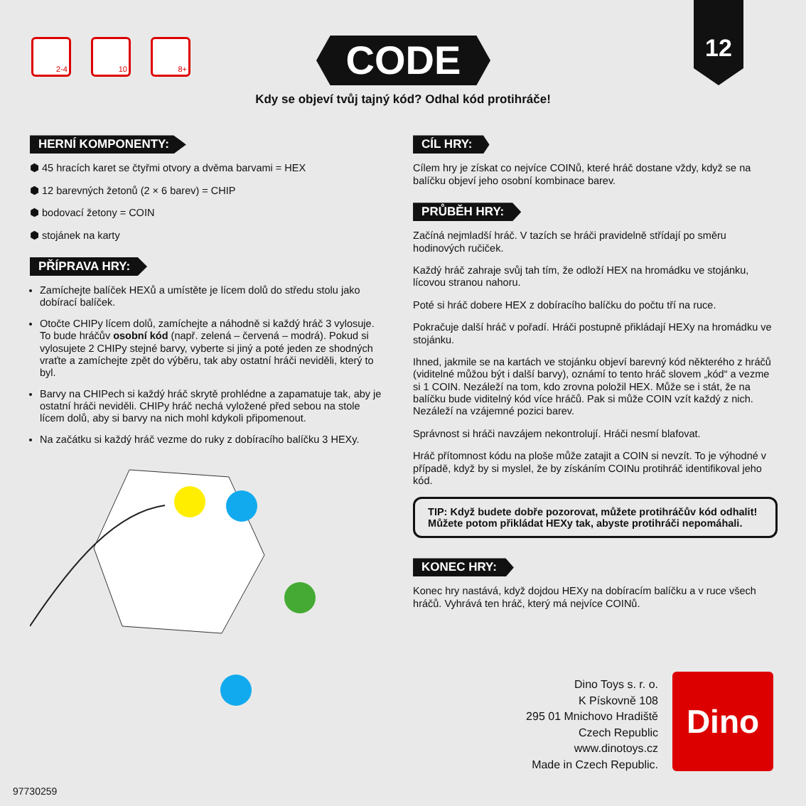2-4 10 8+ CODE
12
Kdy se objeví tvůj tajný kód? Odhal kód protihráče!
HERNÍ KOMPONENTY:
⬢ 45 hracích karet se čtyřmi otvory a dvěma barvami = HEX
⬢ 12 barevných žetonů (2 × 6 barev) = CHIP
⬢ bodovací žetony = COIN
⬢ stojánek na karty
PŘÍPRAVA HRY:
Zamíchejte balíček HEXů a umístěte je lícem dolů do středu stolu jako dobírací balíček.
Otočte CHIPy lícem dolů, zamíchejte a náhodně si každý hráč 3 vylosuje. To bude hráčův osobní kód (např. zelená – červená – modrá). Pokud si vylosujete 2 CHIPy stejné barvy, vyberte si jiný a poté jeden ze shodných vraťte a zamíchejte zpět do výběru, tak aby ostatní hráči neviděli, který to byl.
Barvy na CHIPech si každý hráč skrytě prohlédne a zapamatuje tak, aby je ostatní hráči neviděli. CHIPy hráč nechá vyložené před sebou na stole lícem dolů, aby si barvy na nich mohl kdykoli připomenout.
Na začátku si každý hráč vezme do ruky z dobíracího balíčku 3 HEXy.
CÍL HRY:
Cílem hry je získat co nejvíce COINů, které hráč dostane vždy, když se na balíčku objeví jeho osobní kombinace barev.
PRŮBĚH HRY:
Začíná nejmladší hráč. V tazích se hráči pravidelně střídají po směru hodinových ručiček.
Každý hráč zahraje svůj tah tím, že odloží HEX na hromádku ve stojánku, lícovou stranou nahoru.
Poté si hráč dobere HEX z dobíracího balíčku do počtu tří na ruce.
Pokračuje další hráč v pořadí. Hráči postupně přikládají HEXy na hromádku ve stojánku.
Ihned, jakmile se na kartách ve stojánku objeví barevný kód některého z hráčů (viditelné můžou být i další barvy), oznámí to tento hráč slovem „kód“ a vezme si 1 COIN. Nezáleží na tom, kdo zrovna položil HEX. Může se i stát, že na balíčku bude viditelný kód více hráčů. Pak si může COIN vzít každý z nich. Nezáleží na vzájemné pozici barev.
Správnost si hráči navzájem nekontrolují. Hráči nesmí blafovat.
Hráč přítomnost kódu na ploše může zatajit a COIN si nevzít. To je výhodné v případě, když by si myslel, že by získáním COINu protihráč identifikoval jeho kód.
TIP: Když budete dobře pozorovat, můžete protihráčův kód odhalit! Můžete potom přikládat HEXy tak, abyste protihráči nepomáhali.
KONEC HRY:
Konec hry nastává, když dojdou HEXy na dobíracím balíčku a v ruce všech hráčů. Vyhrává ten hráč, který má nejvíce COINů.
Dino Toys s. r. o.
K Pískovně 108
295 01 Mnichovo Hradiště
Czech Republic
www.dinotoys.cz
Made in Czech Republic.
Dino
97730259